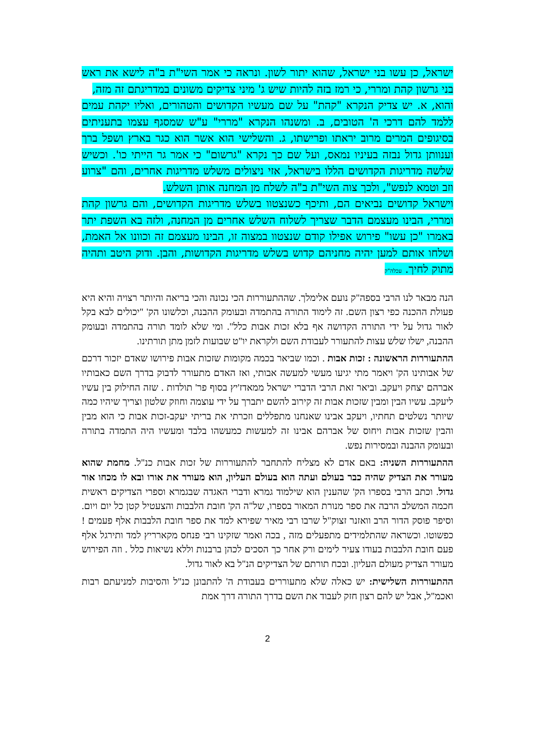ישראל, כן עשו בני ישראל, שהוא יתור לשון. ונראה כי אמר השי"ת ב"ה לישא את ראש בני גרשון קהת ומררי, כי רמז בזה להיות שיש ג' מיני צדיקים משונים במדריגתם זה מזה,
והוא, א. יש צדיק הנקרא "קהת" על שם מעשיו הקדושים והטהורים, ואליו יקהת עמים ללמד להם דרכי ה' הטובים, ב. ומשנהו הנקרא "מררי" ע"ש שמסגף עצמו בתעניתים בסיגופים המרים מרוב יראתו ופרישתו, ג. והשלישי הוא אשר הוא כגר בארץ ושפל ברך וענוותן גדול נבזה בעיניו נמאס, ועל שם כך נקרא "גרשום" כי אמר גר הייתי כו'. וכשיש שלשה מדריגות הקדושים הללו בישראל, אזי ניצולים משלש מדריגות אחרים, והם "צרוע וזב וטמא לנפש", ולכך צוה השי"ת ב"ה לשלח מן המחנה אותן השלש.
וישראל קדושים נביאים הם, ותיכף כשנצטוו בשלש מדריגות הקדושים, והם גרשון קהת ומררי, הבינו מעצמם הדבר שצריך לשלוח השלש אחרים מן המחנה, ולזה בא השפת יתר באמרו "כן עשו" פירוש אפילו קודם שנצטוו במצוה זו, הבינו מעצמם זה וכוונו אל האמת, ושלחו אותם למען יהיה מחניהם קדוש בשלש מדריגות הקדושות, והבן. ודוק היטב ותהיה מתוק לחיך. עכלה"ק
הנה מבאר לנו הרבי בספה"ק נועם אלימלך. שההתעוררות הכי נכונה והכי בריאה והיותר רצויה והיא היא פעולת ההכנה כפי רצון השם. זה לימוד התורה בהתמדה ובעומק ההבנה, וכלשונו הק' "יכולים לבא בקל לאור גדול על ידי התורה הקדושה אף בלא זכות אבות כלל". ומי שלא לומד תורה בהתמדה ובעומק ההבנה, ישלו שלש עצות להתעורר לעבודת השם ולקראת יו"ט שבועות לזמן מתן תורתינו.
ההתעוררות הראשונה : זכות אבות . וכמו שביאר בכמה מקומות שזכות אבות פירושו שאדם יזכור דרכם של אבותינו הק' ויאמר מתי יגיעו מעשי למעשה אבותי, ואז האדם מתעורר לדבוק בדרך השם כאבותיו אברהם יצחק ויעקב. וביאר זאת הרבי הדברי ישראל ממאדז'יץ בסוף פר' תולדות . שזה החילוק בין עשיו ליעקב. עשיו הבין ומבין שזכות אבות זה קירוב להשם יתברך על ידי עוצמה וחוזק שלטון וצריך שיהיו כמה שיותר נשלטים תחתיו, ויעקב אבינו שאנחנו מתפללים וזכרתי את בריתי יעקב-זכות אבות כי הוא מבין והבין שזכות אבות ויחוס של אברהם אבינו זה למעשות כמעשהו בלבד ומעשיו היה התמדה בתורה ובעומק ההבנה ובמסירות נפש.
ההתעוררות השניה: באם אדם לא מצליח להתחבר להתעוררות של זכות אבות כנ"ל. מחמת שהוא מעורר את הצדיק שהיה כבר בעולם ועתה הוא בעולם העליון, הוא מעורר את אורו ובא לו מכחו אור גדול. וכתב הרבי בספרו הק' שהענין הוא שילמוד גמרא ודברי האגדה שבגמרא וספרי הצדיקים ראשית חכמה המשלב הרבה את ספר מנורת המאור בספרו, של"ה הק' חובת הלבבות והצעטיל קטן כל יום ויום. וסיפר פוסק הדור הרב וואזנר זצוק"ל שרבו רבי מאיר שפירא למד את ספר חובת הלבבות אלף פעמים ! כפשוטו. וכשראה שהתלמידים מתפעלים מזה , בכה ואמר שזקינו רבי פנחס מקארריץ למד ותירגל אלף פעם חובת הלבבות בעודו צעיר לימים ורק אחר כך הסכים לכהן ברבנות וללא נשיאות כלל . וזה הפירוש מעורר הצדיק מעולם העליון. ובכח תורתם של הצדיקים הנ"ל בא לאור גדול.
ההתעוררות השלישית: יש כאלה שלא מתעוררים בעבודת ה' להתבונן כנ"ל והסיבות למניעתם רבות ואכמ"ל, אבל יש להם רצון חזק לעבוד את השם בדרך התורה דרך אמת
2